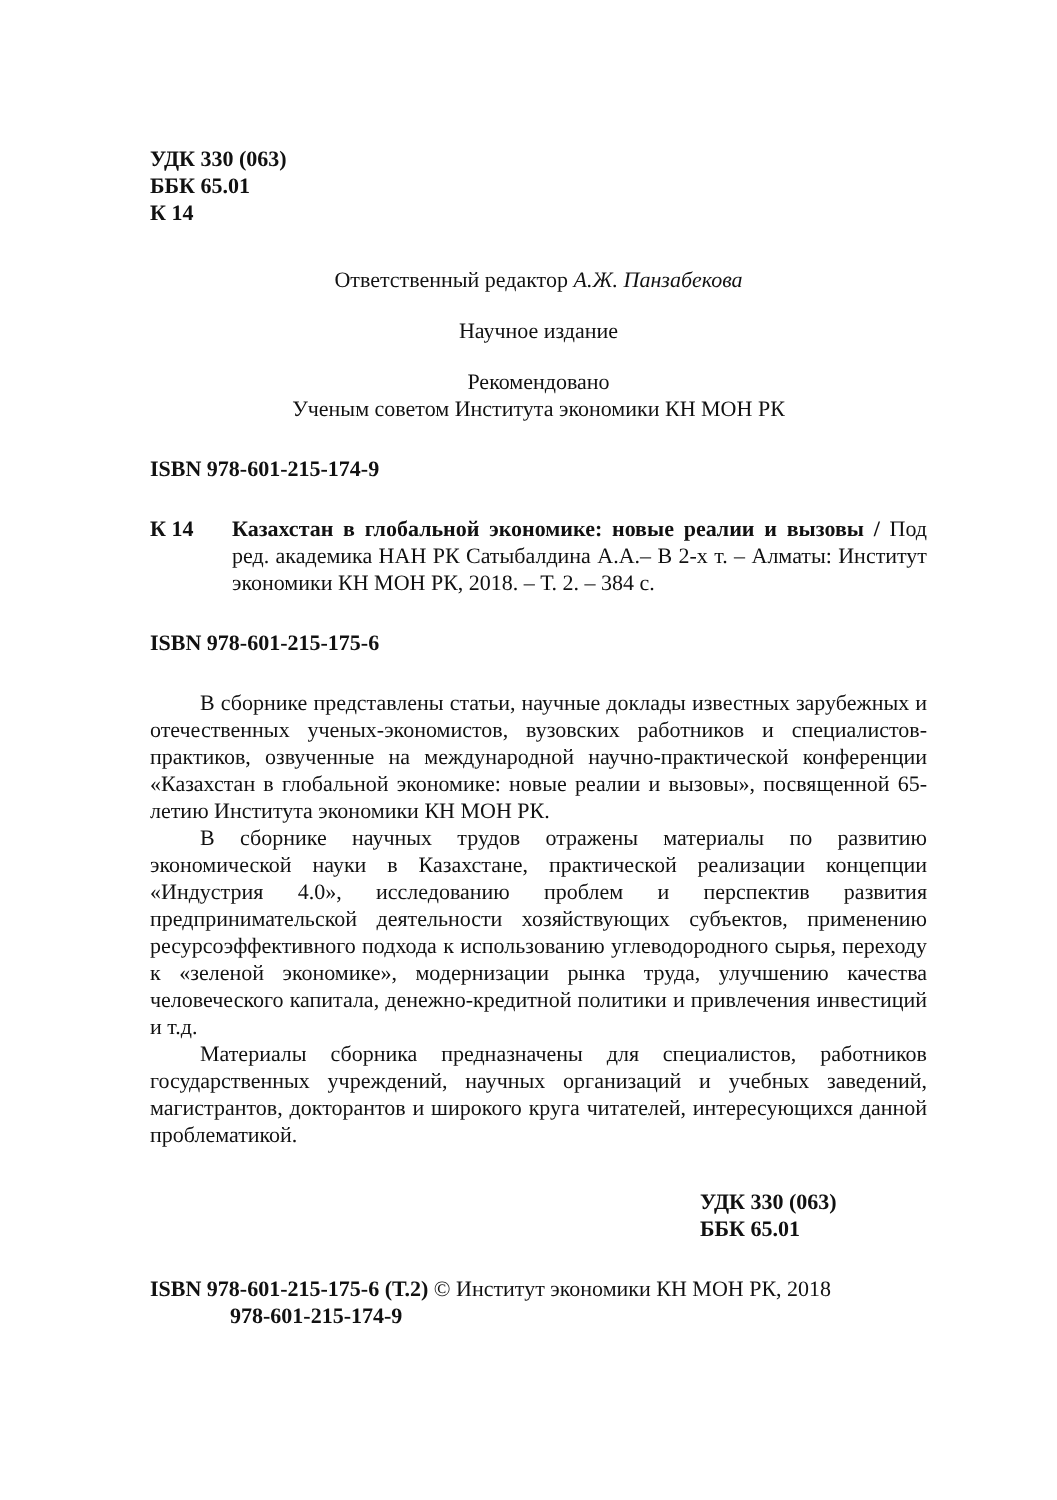УДК 330 (063)
ББК 65.01
К 14
Ответственный редактор А.Ж. Панзабекова
Научное издание
Рекомендовано
Ученым советом Института экономики КН МОН РК
ISBN 978-601-215-174-9
К 14 Казахстан в глобальной экономике: новые реалии и вызовы / Под ред. академика НАН РК Сатыбалдина А.А.– В 2-х т. – Алматы: Институт экономики КН МОН РК, 2018. – Т. 2. – 384 с.
ISBN 978-601-215-175-6
В сборнике представлены статьи, научные доклады известных зарубежных и отечественных ученых-экономистов, вузовских работников и специалистов-практиков, озвученные на международной научно-практической конференции «Казахстан в глобальной экономике: новые реалии и вызовы», посвященной 65-летию Института экономики КН МОН РК.
В сборнике научных трудов отражены материалы по развитию экономической науки в Казахстане, практической реализации концепции «Индустрия 4.0», исследованию проблем и перспектив развития предпринимательской деятельности хозяйствующих субъектов, применению ресурсоэффективного подхода к использованию углеводородного сырья, переходу к «зеленой экономике», модернизации рынка труда, улучшению качества человеческого капитала, денежно-кредитной политики и привлечения инвестиций и т.д.
Материалы сборника предназначены для специалистов, работников государственных учреждений, научных организаций и учебных заведений, магистрантов, докторантов и широкого круга читателей, интересующихся данной проблематикой.
УДК 330 (063)
ББК 65.01
ISBN 978-601-215-175-6 (Т.2) © Институт экономики КН МОН РК, 2018
978-601-215-174-9